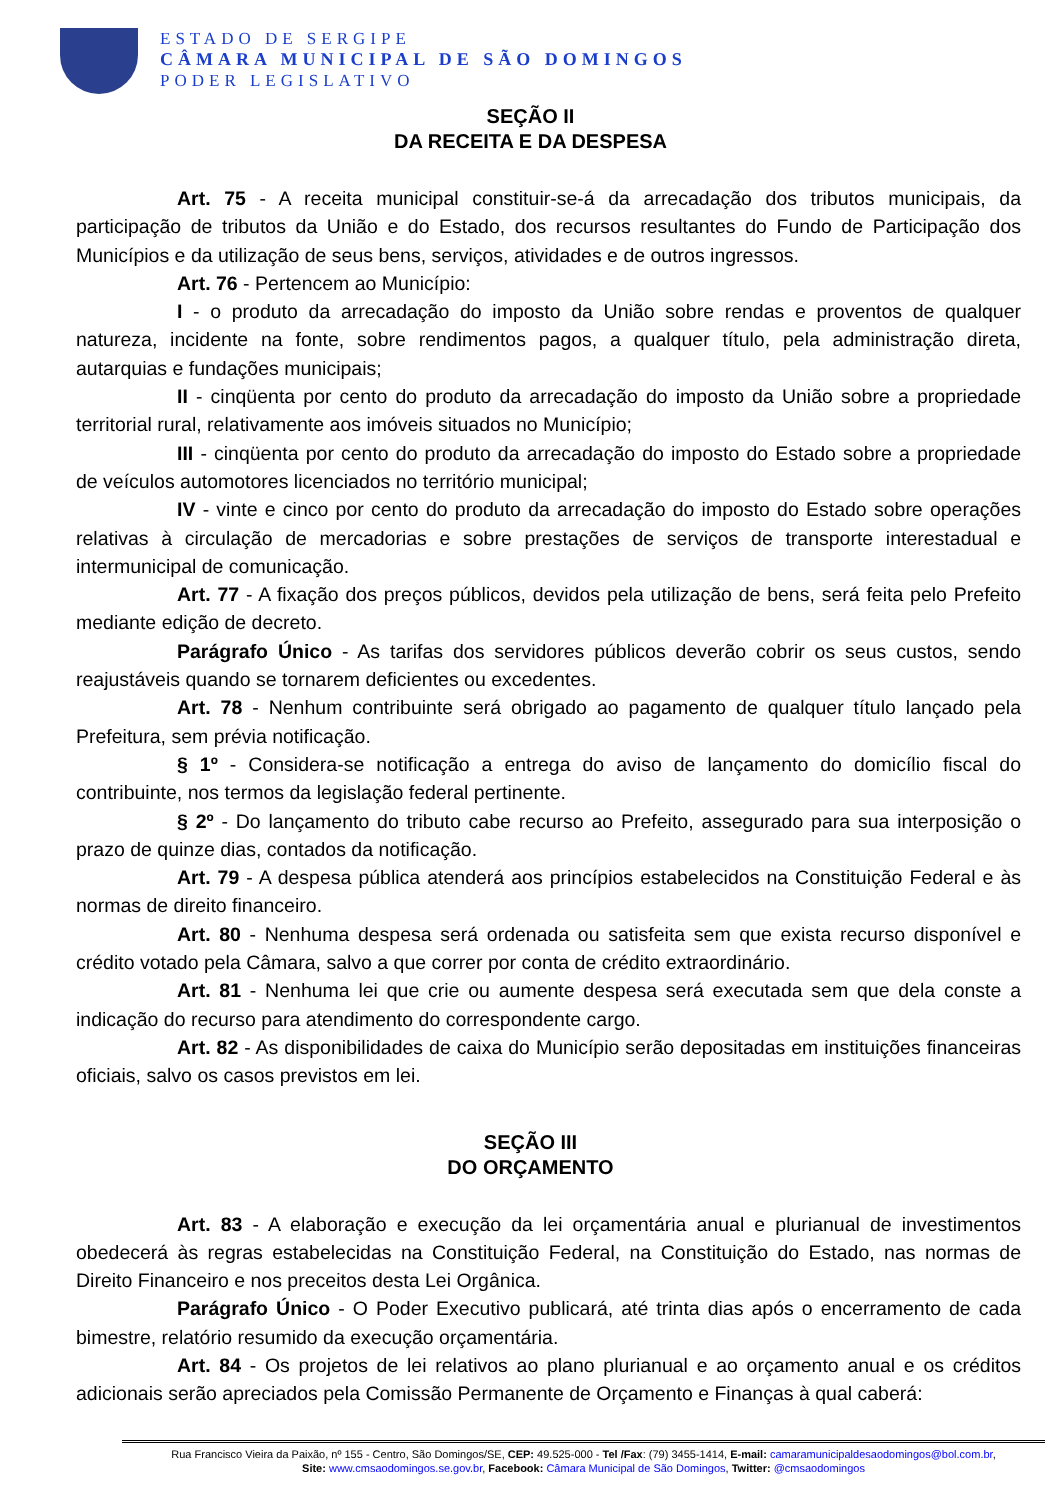ESTADO DE SERGIPE
CÂMARA MUNICIPAL DE SÃO DOMINGOS
PODER LEGISLATIVO
SEÇÃO II
DA RECEITA E DA DESPESA
Art. 75 - A receita municipal constituir-se-á da arrecadação dos tributos municipais, da participação de tributos da União e do Estado, dos recursos resultantes do Fundo de Participação dos Municípios e da utilização de seus bens, serviços, atividades e de outros ingressos.
Art. 76 - Pertencem ao Município:
I - o produto da arrecadação do imposto da União sobre rendas e proventos de qualquer natureza, incidente na fonte, sobre rendimentos pagos, a qualquer título, pela administração direta, autarquias e fundações municipais;
II - cinqüenta por cento do produto da arrecadação do imposto da União sobre a propriedade territorial rural, relativamente aos imóveis situados no Município;
III - cinqüenta por cento do produto da arrecadação do imposto do Estado sobre a propriedade de veículos automotores licenciados no território municipal;
IV - vinte e cinco por cento do produto da arrecadação do imposto do Estado sobre operações relativas à circulação de mercadorias e sobre prestações de serviços de transporte interestadual e intermunicipal de comunicação.
Art. 77 - A fixação dos preços públicos, devidos pela utilização de bens, será feita pelo Prefeito mediante edição de decreto.
Parágrafo Único - As tarifas dos servidores públicos deverão cobrir os seus custos, sendo reajustáveis quando se tornarem deficientes ou excedentes.
Art. 78 - Nenhum contribuinte será obrigado ao pagamento de qualquer título lançado pela Prefeitura, sem prévia notificação.
§ 1º - Considera-se notificação a entrega do aviso de lançamento do domicílio fiscal do contribuinte, nos termos da legislação federal pertinente.
§ 2º - Do lançamento do tributo cabe recurso ao Prefeito, assegurado para sua interposição o prazo de quinze dias, contados da notificação.
Art. 79 - A despesa pública atenderá aos princípios estabelecidos na Constituição Federal e às normas de direito financeiro.
Art. 80 - Nenhuma despesa será ordenada ou satisfeita sem que exista recurso disponível e crédito votado pela Câmara, salvo a que correr por conta de crédito extraordinário.
Art. 81 - Nenhuma lei que crie ou aumente despesa será executada sem que dela conste a indicação do recurso para atendimento do correspondente cargo.
Art. 82 - As disponibilidades de caixa do Município serão depositadas em instituições financeiras oficiais, salvo os casos previstos em lei.
SEÇÃO III
DO ORÇAMENTO
Art. 83 - A elaboração e execução da lei orçamentária anual e plurianual de investimentos obedecerá às regras estabelecidas na Constituição Federal, na Constituição do Estado, nas normas de Direito Financeiro e nos preceitos desta Lei Orgânica.
Parágrafo Único - O Poder Executivo publicará, até trinta dias após o encerramento de cada bimestre, relatório resumido da execução orçamentária.
Art. 84 - Os projetos de lei relativos ao plano plurianual e ao orçamento anual e os créditos adicionais serão apreciados pela Comissão Permanente de Orçamento e Finanças à qual caberá:
Rua Francisco Vieira da Paixão, nº 155 - Centro, São Domingos/SE, CEP: 49.525-000 - Tel /Fax: (79) 3455-1414, E-mail: camaramunicipaldesaodomingos@bol.com.br,
Site: www.cmsaodomingos.se.gov.br, Facebook: Câmara Municipal de São Domingos, Twitter: @cmsaodomingos